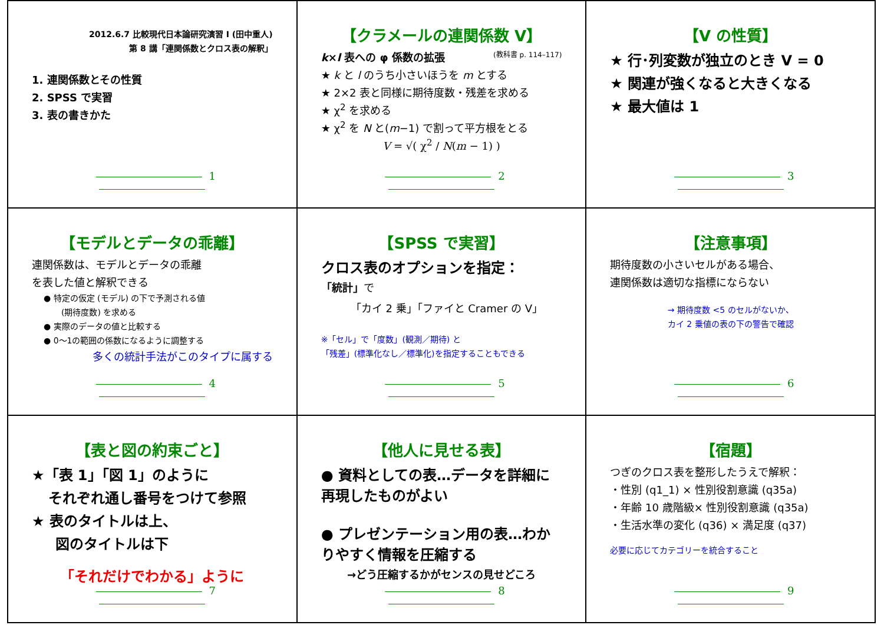2012.6.7 比較現代日本論研究演習 I (田中重人)
第 8 講「連関係数とクロス表の解釈」
1. 連関係数とその性質
2. SPSS で実習
3. 表の書きかた
1
【クラメールの連関係数 V】
k×l 表への φ 係数の拡張 (教科書 p. 114–117)
★ k と l のうち小さいほうを m とする
★ 2×2 表と同様に期待度数・残差を求める
★ χ<sup>2</sup> を求める
★ χ<sup>2</sup> を N と(m−1) で割って平方根をとる
V = √( χ<sup>2</sup> / N(m − 1) )
2
【V の性質】
★ 行･列変数が独立のとき V = 0
★ 関連が強くなると大きくなる
★ 最大値は 1
3
【モデルとデータの乖離】
連関係数は、モデルとデータの乖離
を表した値と解釈できる
● 特定の仮定 (モデル) の下で予測される値
(期待度数) を求める
● 実際のデータの値と比較する
● 0～1の範囲の係数になるように調整する
多くの統計手法がこのタイプに属する
4
【SPSS で実習】
クロス表のオプションを指定：
「統計」で
「カイ 2 乗」「ファイと Cramer の V」
※「セル」で「度数」(観測／期待) と
「残差」(標準化なし／標準化)を指定することもできる
5
【注意事項】
期待度数の小さいセルがある場合、
連関係数は適切な指標にならない
→ 期待度数 <5 のセルがないか、
カイ 2 乗値の表の下の警告で確認
6
【表と図の約束ごと】
★「表 1」「図 1」のように
それぞれ通し番号をつけて参照
★ 表のタイトルは上、
図のタイトルは下
「それだけでわかる」ように
7
【他人に見せる表】
● 資料としての表…データを詳細に再現したものがよい
● プレゼンテーション用の表…わかりやすく情報を圧縮する
→どう圧縮するかがセンスの見せどころ
8
【宿題】
つぎのクロス表を整形したうえで解釈：
・性別 (q1_1) × 性別役割意識 (q35a)
・年齢 10 歳階級× 性別役割意識 (q35a)
・生活水準の変化 (q36) × 満足度 (q37)
必要に応じてカテゴリーを統合すること
9